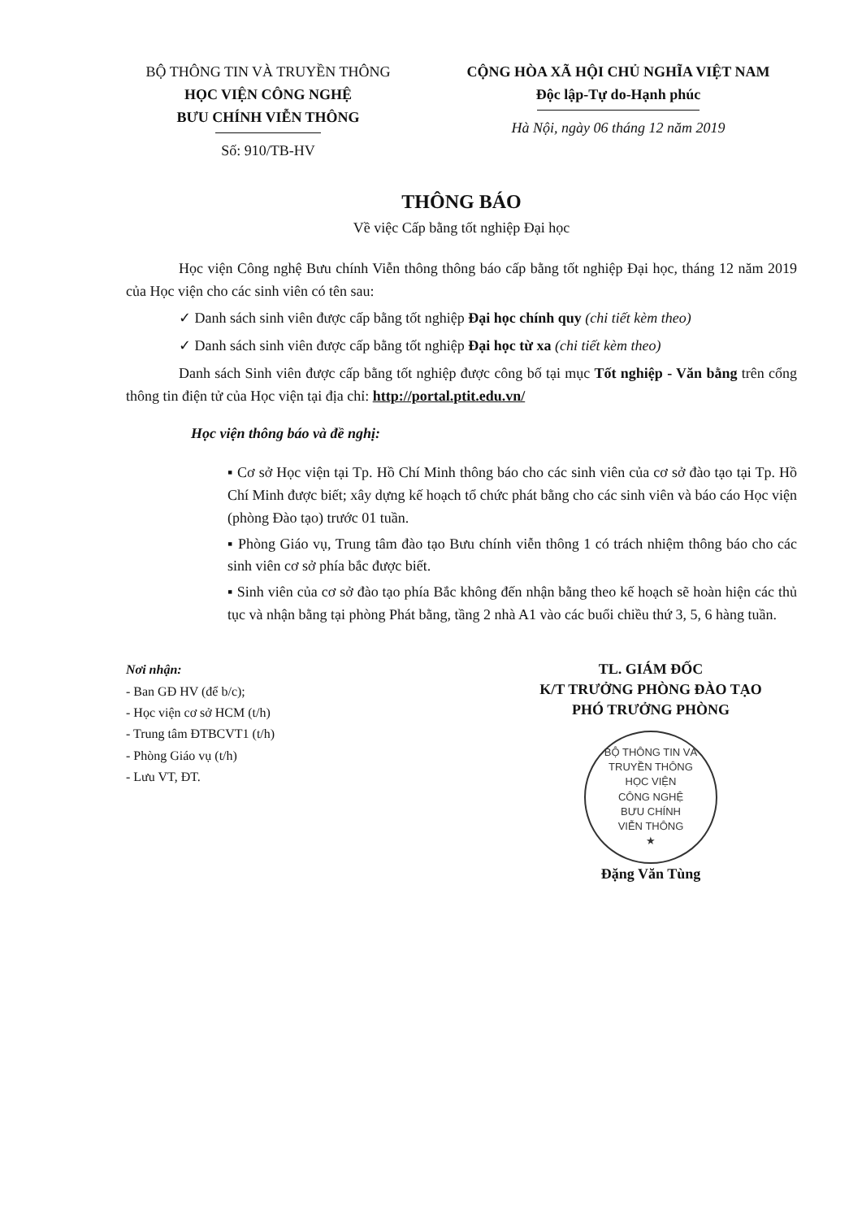BỘ THÔNG TIN VÀ TRUYỀN THÔNG
HỌC VIỆN CÔNG NGHỆ
BƯU CHÍNH VIỄN THÔNG
Số: 910/TB-HV
CỘNG HÒA XÃ HỘI CHỦ NGHĨA VIỆT NAM
Độc lập-Tự do-Hạnh phúc
Hà Nội, ngày 06 tháng 12 năm 2019
THÔNG BÁO
Về việc Cấp bằng tốt nghiệp Đại học
Học viện Công nghệ Bưu chính Viễn thông thông báo cấp bằng tốt nghiệp Đại học, tháng 12 năm 2019 của Học viện cho các sinh viên có tên sau:
✓ Danh sách sinh viên được cấp bằng tốt nghiệp Đại học chính quy (chi tiết kèm theo)
✓ Danh sách sinh viên được cấp bằng tốt nghiệp Đại học từ xa (chi tiết kèm theo)
Danh sách Sinh viên được cấp bằng tốt nghiệp được công bố tại mục Tốt nghiệp - Văn bằng trên cổng thông tin điện tử của Học viện tại địa chỉ: http://portal.ptit.edu.vn/
Học viện thông báo và đề nghị:
▪ Cơ sở Học viện tại Tp. Hồ Chí Minh thông báo cho các sinh viên của cơ sở đào tạo tại Tp. Hồ Chí Minh được biết; xây dựng kế hoạch tổ chức phát bằng cho các sinh viên và báo cáo Học viện (phòng Đào tạo) trước 01 tuần.
▪ Phòng Giáo vụ, Trung tâm đào tạo Bưu chính viễn thông 1 có trách nhiệm thông báo cho các sinh viên cơ sở phía bắc được biết.
▪ Sinh viên của cơ sở đào tạo phía Bắc không đến nhận bằng theo kế hoạch sẽ hoàn hiện các thủ tục và nhận bằng tại phòng Phát bằng, tầng 2 nhà A1 vào các buổi chiều thứ 3, 5, 6 hàng tuần.
Nơi nhận:
- Ban GĐ HV (để b/c);
- Học viện cơ sở HCM (t/h)
- Trung tâm ĐTBCVT1 (t/h)
- Phòng Giáo vụ (t/h)
- Lưu VT, ĐT.
TL. GIÁM ĐỐC
K/T TRƯỞNG PHÒNG ĐÀO TẠO
PHÓ TRƯỞNG PHÒNG
BỘ THÔNG TIN VÀ TRUYỀN THÔNG
HỌC VIỆN
CÔNG NGHỆ
BƯU CHÍNH
VIỄN THÔNG
★
Đặng Văn Tùng